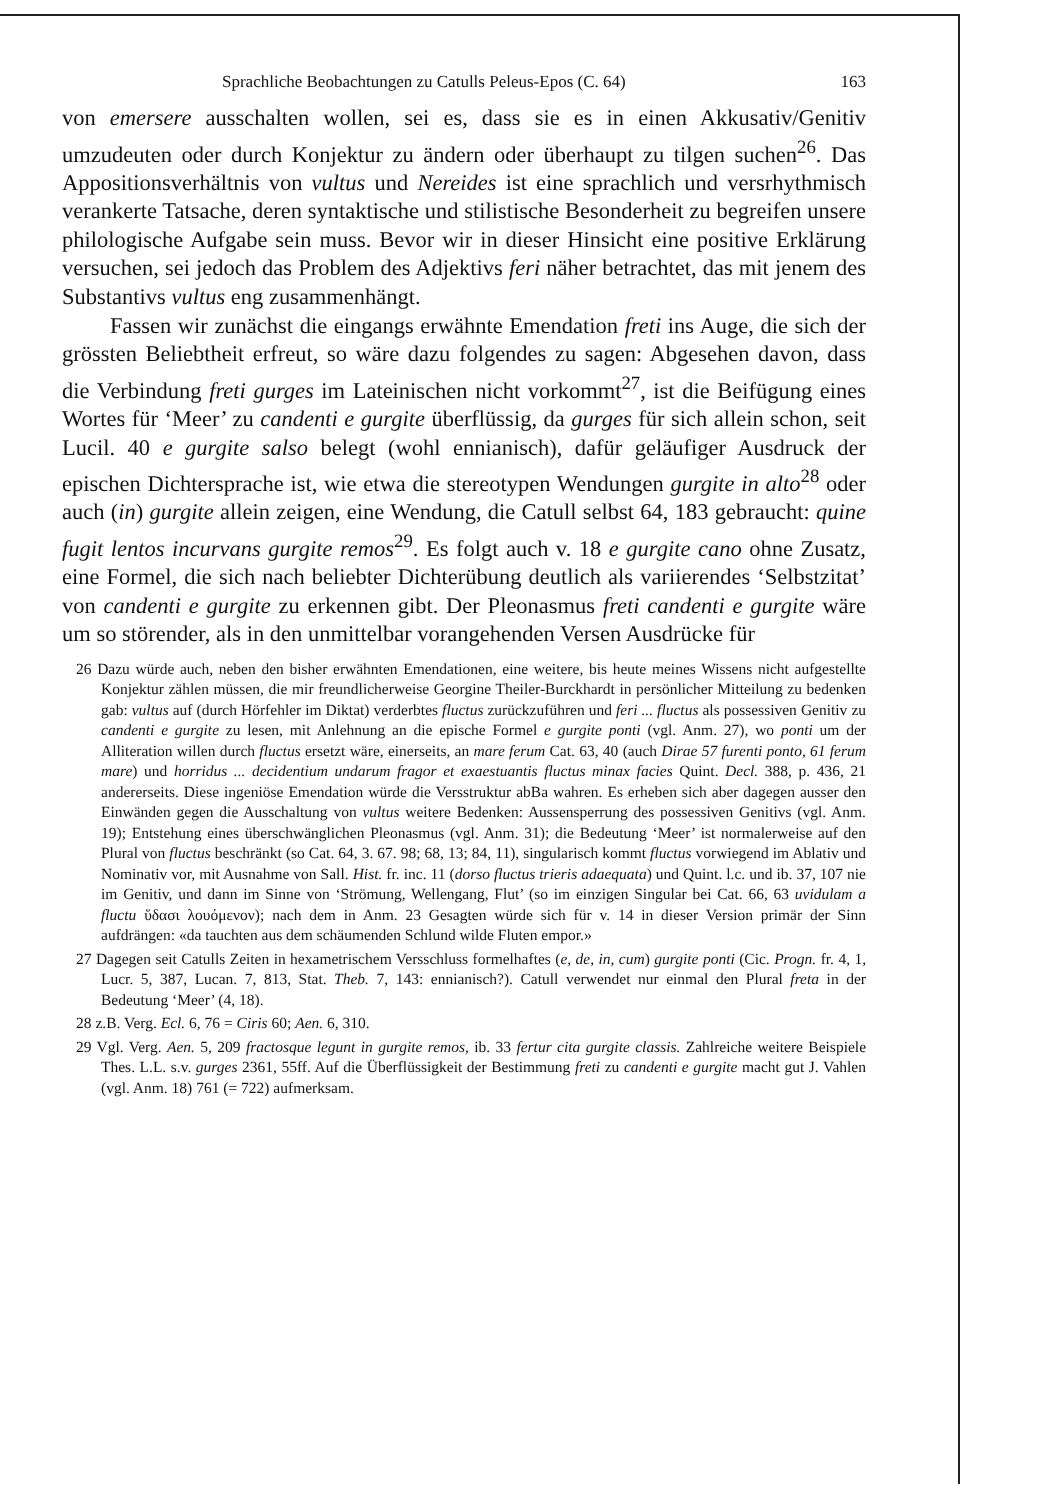Sprachliche Beobachtungen zu Catulls Peleus-Epos (C. 64) 163
von emersere ausschalten wollen, sei es, dass sie es in einen Akkusativ/Genitiv umzudeuten oder durch Konjektur zu ändern oder überhaupt zu tilgen suchen<sup>26</sup>. Das Appositionsverhältnis von vultus und Nereides ist eine sprachlich und versrhythmisch verankerte Tatsache, deren syntaktische und stilistische Besonderheit zu begreifen unsere philologische Aufgabe sein muss. Bevor wir in dieser Hinsicht eine positive Erklärung versuchen, sei jedoch das Problem des Adjektivs feri näher betrachtet, das mit jenem des Substantivs vultus eng zusammenhängt.
Fassen wir zunächst die eingangs erwähnte Emendation freti ins Auge, die sich der grössten Beliebtheit erfreut, so wäre dazu folgendes zu sagen: Abgesehen davon, dass die Verbindung freti gurges im Lateinischen nicht vorkommt<sup>27</sup>, ist die Beifügung eines Wortes für ‘Meer’ zu candenti e gurgite überflüssig, da gurges für sich allein schon, seit Lucil. 40 e gurgite salso belegt (wohl ennianisch), dafür geläufiger Ausdruck der epischen Dichtersprache ist, wie etwa die stereotypen Wendungen gurgite in alto<sup>28</sup> oder auch (in) gurgite allein zeigen, eine Wendung, die Catull selbst 64, 183 gebraucht: quine fugit lentos incurvans gurgite remos<sup>29</sup>. Es folgt auch v. 18 e gurgite cano ohne Zusatz, eine Formel, die sich nach beliebter Dichterübung deutlich als variierendes ‘Selbstzitat’ von candenti e gurgite zu erkennen gibt. Der Pleonasmus freti candenti e gurgite wäre um so störender, als in den unmittelbar vorangehenden Versen Ausdrücke für
26 Dazu würde auch, neben den bisher erwähnten Emendationen, eine weitere, bis heute meines Wissens nicht aufgestellte Konjektur zählen müssen, die mir freundlicherweise Georgine Theiler-Burckhardt in persönlicher Mitteilung zu bedenken gab: vultus auf (durch Hörfehler im Diktat) verderbtes fluctus zurückzuführen und feri ... fluctus als possessiven Genitiv zu candenti e gurgite zu lesen, mit Anlehnung an die epische Formel e gurgite ponti (vgl. Anm. 27), wo ponti um der Alliteration willen durch fluctus ersetzt wäre, einerseits, an mare ferum Cat. 63, 40 (auch Dirae 57 furenti ponto, 61 ferum mare) und horridus ... decidentium undarum fragor et exaestuantis fluctus minax facies Quint. Decl. 388, p. 436, 21 andererseits. Diese ingeniöse Emendation würde die Versstruktur abBa wahren. Es erheben sich aber dagegen ausser den Einwänden gegen die Ausschaltung von vultus weitere Bedenken: Aussensperrung des possessiven Genitivs (vgl. Anm. 19); Entstehung eines überschwänglichen Pleonasmus (vgl. Anm. 31); die Bedeutung ‘Meer’ ist normalerweise auf den Plural von fluctus beschränkt (so Cat. 64, 3. 67. 98; 68, 13; 84, 11), singularisch kommt fluctus vorwiegend im Ablativ und Nominativ vor, mit Ausnahme von Sall. Hist. fr. inc. 11 (dorso fluctus trieris adaequata) und Quint. l.c. und ib. 37, 107 nie im Genitiv, und dann im Sinne von ‘Strömung, Wellengang, Flut’ (so im einzigen Singular bei Cat. 66, 63 uvidulam a fluctu ὕδασι λουόμενον); nach dem in Anm. 23 Gesagten würde sich für v. 14 in dieser Version primär der Sinn aufdrängen: «da tauchten aus dem schäumenden Schlund wilde Fluten empor.»
27 Dagegen seit Catulls Zeiten in hexametrischem Versschluss formelhaftes (e, de, in, cum) gurgite ponti (Cic. Progn. fr. 4, 1, Lucr. 5, 387, Lucan. 7, 813, Stat. Theb. 7, 143: ennianisch?). Catull verwendet nur einmal den Plural freta in der Bedeutung ‘Meer’ (4, 18).
28 z.B. Verg. Ecl. 6, 76 = Ciris 60; Aen. 6, 310.
29 Vgl. Verg. Aen. 5, 209 fractosque legunt in gurgite remos, ib. 33 fertur cita gurgite classis. Zahlreiche weitere Beispiele Thes. L.L. s.v. gurges 2361, 55ff. Auf die Überflüssigkeit der Bestimmung freti zu candenti e gurgite macht gut J. Vahlen (vgl. Anm. 18) 761 (= 722) aufmerksam.